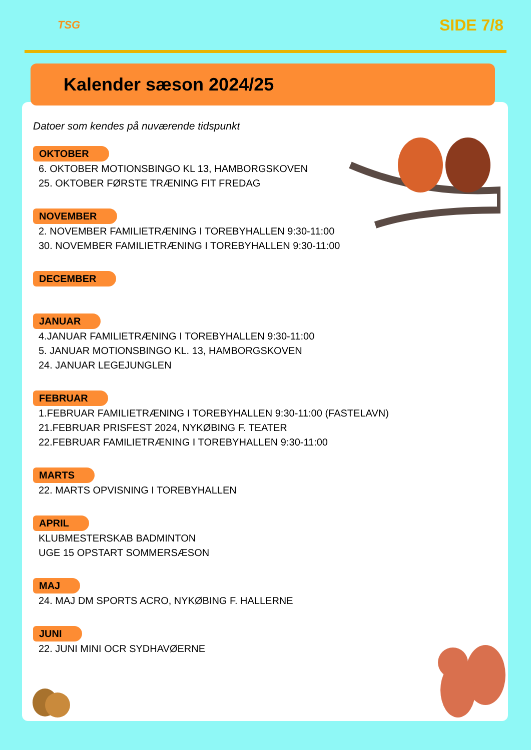TSG
SIDE 7/8
Kalender sæson 2024/25
Datoer som kendes på nuværende tidspunkt
OKTOBER
6. OKTOBER MOTIONSBINGO KL 13, HAMBORGSKOVEN
25. OKTOBER FØRSTE TRÆNING FIT FREDAG
NOVEMBER
2. NOVEMBER FAMILIETRÆNING I TOREBYHALLEN 9:30-11:00
30. NOVEMBER FAMILIETRÆNING I TOREBYHALLEN 9:30-11:00
DECEMBER JANUAR
4.JANUAR FAMILIETRÆNING I TOREBYHALLEN 9:30-11:00
5. JANUAR MOTIONSBINGO KL. 13, HAMBORGSKOVEN
24. JANUAR LEGEJUNGLEN
FEBRUAR
1.FEBRUAR FAMILIETRÆNING I TOREBYHALLEN 9:30-11:00 (FASTELAVN)
21.FEBRUAR PRISFEST 2024, NYKØBING F. TEATER
22.FEBRUAR FAMILIETRÆNING I TOREBYHALLEN 9:30-11:00
MARTS
22. MARTS OPVISNING I TOREBYHALLEN
APRIL
KLUBMESTERSKAB BADMINTON
UGE 15 OPSTART SOMMERSÆSON
MAJ
24. MAJ DM SPORTS ACRO, NYKØBING F. HALLERNE
JUNI
22. JUNI MINI OCR SYDHAVØERNE